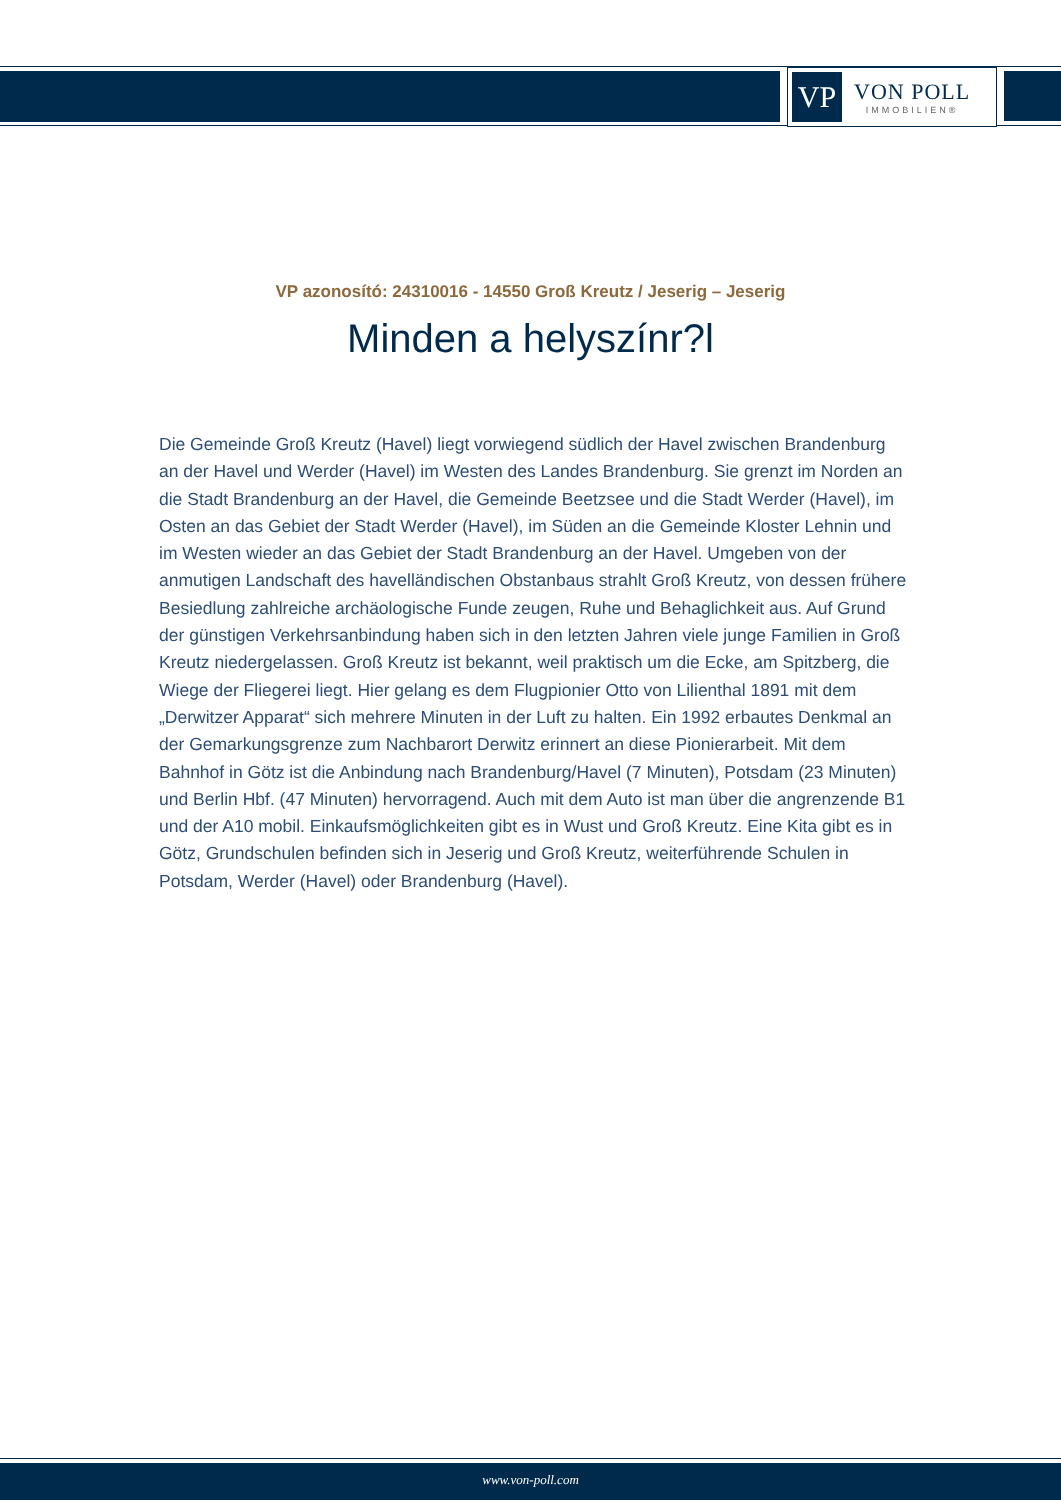VP
VON POLL
IMMOBILIEN®
VP azonosító: 24310016 - 14550 Groß Kreutz / Jeserig – Jeserig
Minden a helyszínr?l
Die Gemeinde Groß Kreutz (Havel) liegt vorwiegend südlich der Havel zwischen Brandenburg an der Havel und Werder (Havel) im Westen des Landes Brandenburg. Sie grenzt im Norden an die Stadt Brandenburg an der Havel, die Gemeinde Beetzsee und die Stadt Werder (Havel), im Osten an das Gebiet der Stadt Werder (Havel), im Süden an die Gemeinde Kloster Lehnin und im Westen wieder an das Gebiet der Stadt Brandenburg an der Havel. Umgeben von der anmutigen Landschaft des havelländischen Obstanbaus strahlt Groß Kreutz, von dessen frühere Besiedlung zahlreiche archäologische Funde zeugen, Ruhe und Behaglichkeit aus. Auf Grund der günstigen Verkehrsanbindung haben sich in den letzten Jahren viele junge Familien in Groß Kreutz niedergelassen. Groß Kreutz ist bekannt, weil praktisch um die Ecke, am Spitzberg, die Wiege der Fliegerei liegt. Hier gelang es dem Flugpionier Otto von Lilienthal 1891 mit dem „Derwitzer Apparat“ sich mehrere Minuten in der Luft zu halten. Ein 1992 erbautes Denkmal an der Gemarkungsgrenze zum Nachbarort Derwitz erinnert an diese Pionierarbeit. Mit dem Bahnhof in Götz ist die Anbindung nach Brandenburg/Havel (7 Minuten), Potsdam (23 Minuten) und Berlin Hbf. (47 Minuten) hervorragend. Auch mit dem Auto ist man über die angrenzende B1 und der A10 mobil. Einkaufsmöglichkeiten gibt es in Wust und Groß Kreutz. Eine Kita gibt es in Götz, Grundschulen befinden sich in Jeserig und Groß Kreutz, weiterführende Schulen in Potsdam, Werder (Havel) oder Brandenburg (Havel).
www.von-poll.com